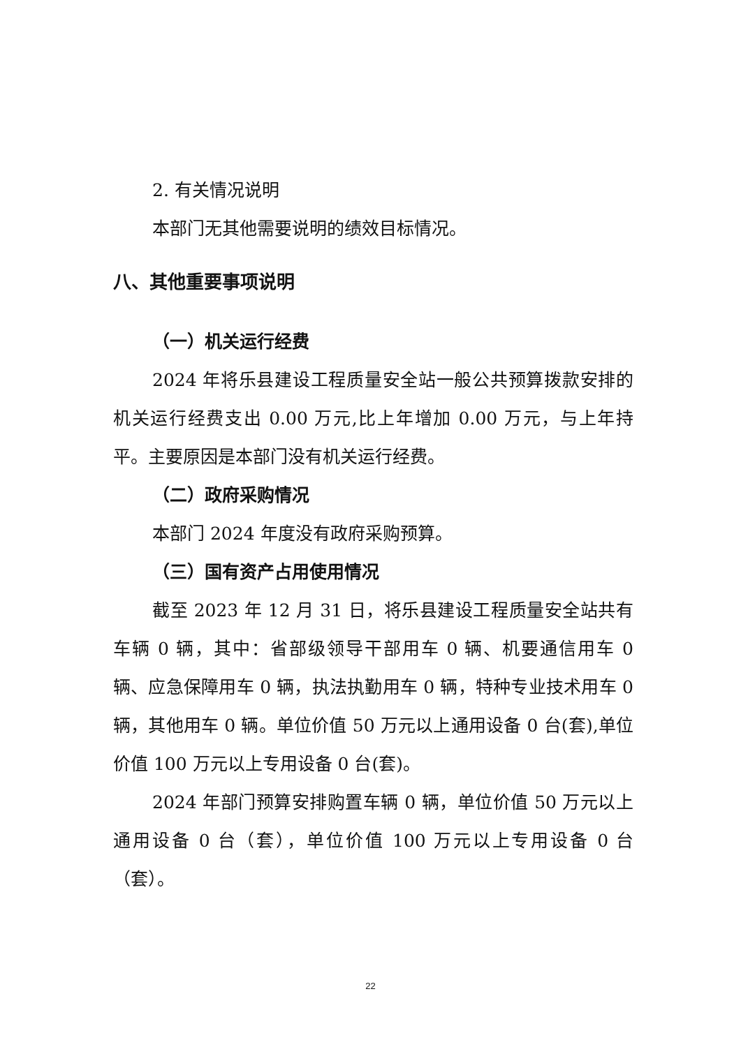2. 有关情况说明
本部门无其他需要说明的绩效目标情况。
八、其他重要事项说明
（一）机关运行经费
2024 年将乐县建设工程质量安全站一般公共预算拨款安排的机关运行经费支出 0.00 万元,比上年增加 0.00 万元，与上年持平。主要原因是本部门没有机关运行经费。
（二）政府采购情况
本部门 2024 年度没有政府采购预算。
（三）国有资产占用使用情况
截至 2023 年 12 月 31 日，将乐县建设工程质量安全站共有车辆 0 辆，其中：省部级领导干部用车 0 辆、机要通信用车 0 辆、应急保障用车 0 辆，执法执勤用车 0 辆，特种专业技术用车 0 辆，其他用车 0 辆。单位价值 50 万元以上通用设备 0 台(套),单位价值 100 万元以上专用设备 0 台(套)。
2024 年部门预算安排购置车辆 0 辆，单位价值 50 万元以上通用设备 0 台（套），单位价值 100 万元以上专用设备 0 台（套）。
22